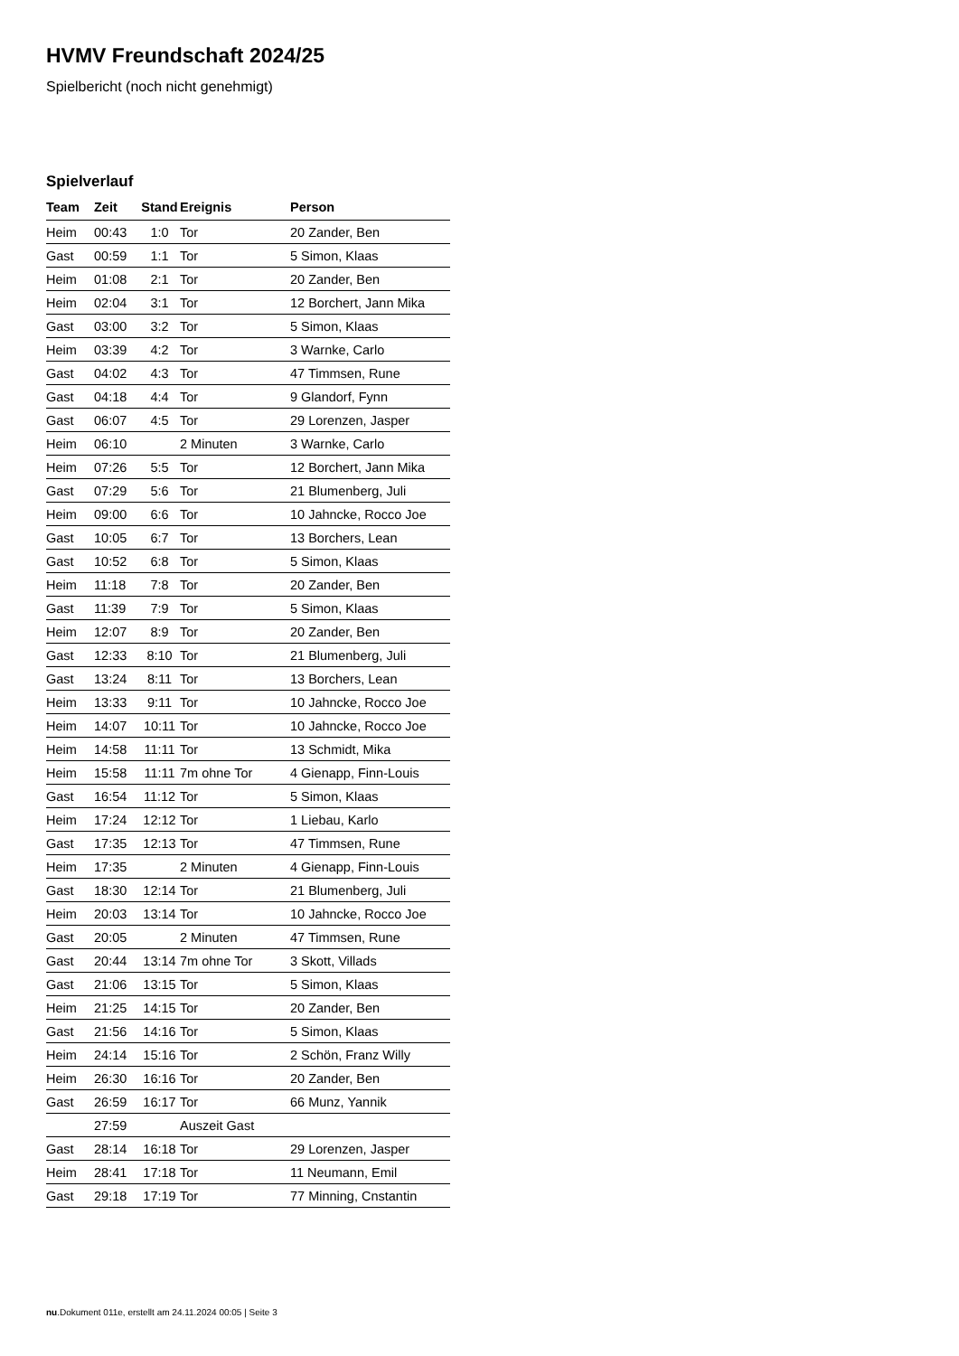HVMV Freundschaft 2024/25
Spielbericht (noch nicht genehmigt)
Spielverlauf
| Team | Zeit | Stand | Ereignis | Person |
| --- | --- | --- | --- | --- |
| Heim | 00:43 | 1:0 | Tor | 20 Zander, Ben |
| Gast | 00:59 | 1:1 | Tor | 5 Simon, Klaas |
| Heim | 01:08 | 2:1 | Tor | 20 Zander, Ben |
| Heim | 02:04 | 3:1 | Tor | 12 Borchert, Jann Mika |
| Gast | 03:00 | 3:2 | Tor | 5 Simon, Klaas |
| Heim | 03:39 | 4:2 | Tor | 3 Warnke, Carlo |
| Gast | 04:02 | 4:3 | Tor | 47 Timmsen, Rune |
| Gast | 04:18 | 4:4 | Tor | 9 Glandorf, Fynn |
| Gast | 06:07 | 4:5 | Tor | 29 Lorenzen, Jasper |
| Heim | 06:10 | | 2 Minuten | 3 Warnke, Carlo |
| Heim | 07:26 | 5:5 | Tor | 12 Borchert, Jann Mika |
| Gast | 07:29 | 5:6 | Tor | 21 Blumenberg, Juli |
| Heim | 09:00 | 6:6 | Tor | 10 Jahncke, Rocco Joe |
| Gast | 10:05 | 6:7 | Tor | 13 Borchers, Lean |
| Gast | 10:52 | 6:8 | Tor | 5 Simon, Klaas |
| Heim | 11:18 | 7:8 | Tor | 20 Zander, Ben |
| Gast | 11:39 | 7:9 | Tor | 5 Simon, Klaas |
| Heim | 12:07 | 8:9 | Tor | 20 Zander, Ben |
| Gast | 12:33 | 8:10 | Tor | 21 Blumenberg, Juli |
| Gast | 13:24 | 8:11 | Tor | 13 Borchers, Lean |
| Heim | 13:33 | 9:11 | Tor | 10 Jahncke, Rocco Joe |
| Heim | 14:07 | 10:11 | Tor | 10 Jahncke, Rocco Joe |
| Heim | 14:58 | 11:11 | Tor | 13 Schmidt, Mika |
| Heim | 15:58 | 11:11 | 7m ohne Tor | 4 Gienapp, Finn-Louis |
| Gast | 16:54 | 11:12 | Tor | 5 Simon, Klaas |
| Heim | 17:24 | 12:12 | Tor | 1 Liebau, Karlo |
| Gast | 17:35 | 12:13 | Tor | 47 Timmsen, Rune |
| Heim | 17:35 | | 2 Minuten | 4 Gienapp, Finn-Louis |
| Gast | 18:30 | 12:14 | Tor | 21 Blumenberg, Juli |
| Heim | 20:03 | 13:14 | Tor | 10 Jahncke, Rocco Joe |
| Gast | 20:05 | | 2 Minuten | 47 Timmsen, Rune |
| Gast | 20:44 | 13:14 | 7m ohne Tor | 3 Skott, Villads |
| Gast | 21:06 | 13:15 | Tor | 5 Simon, Klaas |
| Heim | 21:25 | 14:15 | Tor | 20 Zander, Ben |
| Gast | 21:56 | 14:16 | Tor | 5 Simon, Klaas |
| Heim | 24:14 | 15:16 | Tor | 2 Schön, Franz Willy |
| Heim | 26:30 | 16:16 | Tor | 20 Zander, Ben |
| Gast | 26:59 | 16:17 | Tor | 66 Munz, Yannik |
| | 27:59 | | Auszeit Gast | |
| Gast | 28:14 | 16:18 | Tor | 29 Lorenzen, Jasper |
| Heim | 28:41 | 17:18 | Tor | 11 Neumann, Emil |
| Gast | 29:18 | 17:19 | Tor | 77 Minning, Cnstantin |
nu.Dokument 011e, erstellt am 24.11.2024 00:05 | Seite 3